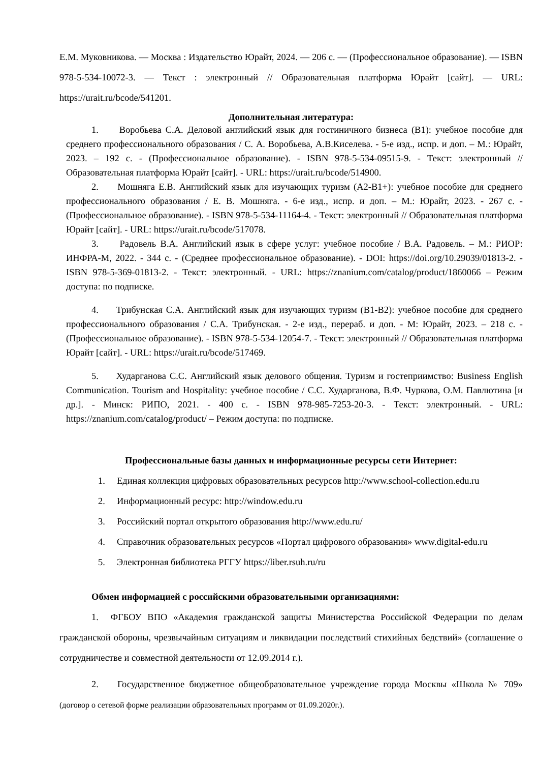Е.М. Муковникова. — Москва : Издательство Юрайт, 2024. — 206 с. — (Профессиональное образование). — ISBN 978-5-534-10072-3. — Текст : электронный // Образовательная платформа Юрайт [сайт]. — URL: https://urait.ru/bcode/541201.
Дополнительная литература:
1. Воробьева С.А. Деловой английский язык для гостиничного бизнеса (B1): учебное пособие для среднего профессионального образования / С. А. Воробьева, А.В.Киселева. - 5-е изд., испр. и доп. – М.: Юрайт, 2023. – 192 с. - (Профессиональное образование). - ISBN 978-5-534-09515-9. - Текст: электронный // Образовательная платформа Юрайт [сайт]. - URL: https://urait.ru/bcode/514900.
2. Мошняга Е.В. Английский язык для изучающих туризм (A2-B1+): учебное пособие для среднего профессионального образования / Е. В. Мошняга. - 6-е изд., испр. и доп. – М.: Юрайт, 2023. - 267 с. - (Профессиональное образование). - ISBN 978-5-534-11164-4. - Текст: электронный // Образовательная платформа Юрайт [сайт]. - URL: https://urait.ru/bcode/517078.
3. Радовель В.А. Английский язык в сфере услуг: учебное пособие / В.А. Радовель. – М.: РИОР: ИНФРА-М, 2022. - 344 с. - (Среднее профессиональное образование). - DOI: https://doi.org/10.29039/01813-2. - ISBN 978-5-369-01813-2. - Текст: электронный. - URL: https://znanium.com/catalog/product/1860066 – Режим доступа: по подписке.
4. Трибунская С.А. Английский язык для изучающих туризм (B1-B2): учебное пособие для среднего профессионального образования / С.А. Трибунская. - 2-е изд., перераб. и доп. - М: Юрайт, 2023. – 218 с. - (Профессиональное образование). - ISBN 978-5-534-12054-7. - Текст: электронный // Образовательная платформа Юрайт [сайт]. - URL: https://urait.ru/bcode/517469.
5. Хударганова С.С. Английский язык делового общения. Туризм и гостеприимство: Business English Communication. Tourism and Hospitality: учебное пособие / С.С. Хударганова, В.Ф. Чуркова, О.М. Павлютина [и др.]. - Минск: РИПО, 2021. - 400 с. - ISBN 978-985-7253-20-3. - Текст: электронный. - URL: https://znanium.com/catalog/product/ – Режим доступа: по подписке.
Профессиональные базы данных и информационные ресурсы сети Интернет:
1. Единая коллекция цифровых образовательных ресурсов http://www.school-collection.edu.ru
2. Информационный ресурс: http://window.edu.ru
3. Российский портал открытого образования http://www.edu.ru/
4. Справочник образовательных ресурсов «Портал цифрового образования» www.digital-edu.ru
5. Электронная библиотека РГГУ https://liber.rsuh.ru/ru
Обмен информацией с российскими образовательными организациями:
1. ФГБОУ ВПО «Академия гражданской защиты Министерства Российской Федерации по делам гражданской обороны, чрезвычайным ситуациям и ликвидации последствий стихийных бедствий» (соглашение о сотрудничестве и совместной деятельности от 12.09.2014 г.).
2. Государственное бюджетное общеобразовательное учреждение города Москвы «Школа № 709» (договор о сетевой форме реализации образовательных программ от 01.09.2020г.).